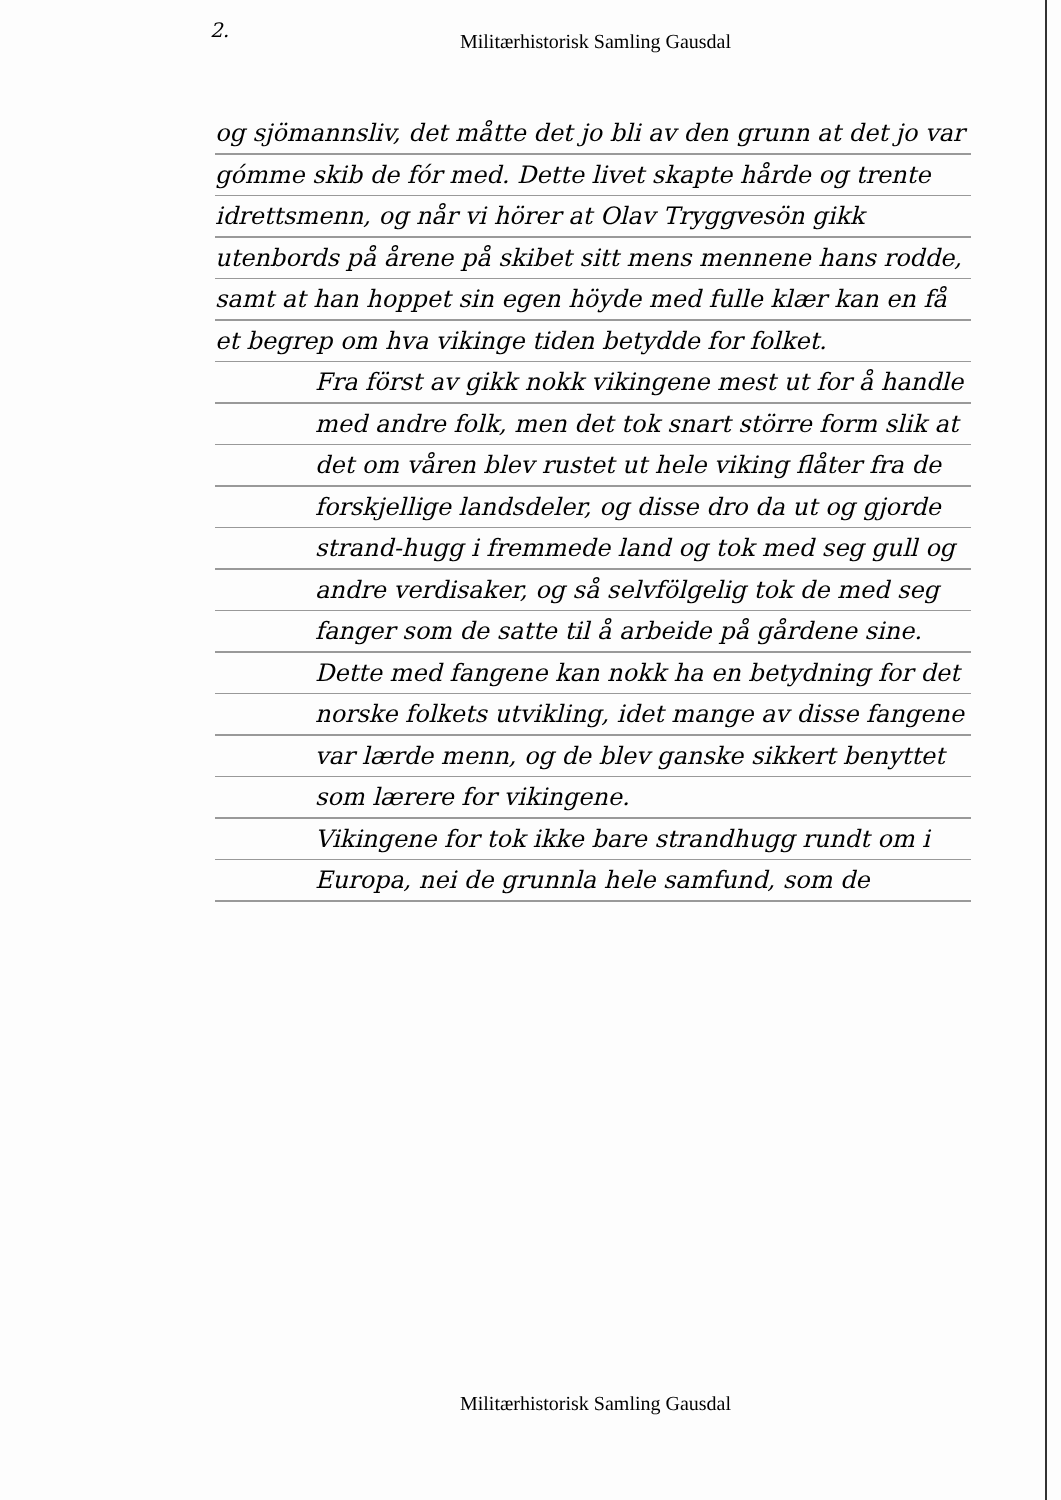2.
Militærhistorisk Samling Gausdal
og sjömannsliv, det måtte det jo bli av den grunn at det jo var gómme skib de fór med. Dette livet skapte hårde og trente idrettsmenn, og når vi hörer at Olav Tryggvesön gikk utenbords på årene på skibet sitt mens mennene hans rodde, samt at han hoppet sin egen höyde med fulle klær kan en få et begrep om hva vikinge tiden betydde for folket.
Fra först av gikk nokk vikingene mest ut for å handle med andre folk, men det tok snart större form slik at det om våren blev rustet ut hele viking flåter fra de forskjellige landsdeler, og disse dro da ut og gjorde strand-hugg i fremmede land og tok med seg gull og andre verdisaker, og så selvfölgelig tok de med seg fanger som de satte til å arbeide på gårdene sine. Dette med fangene kan nokk ha en betydning for det norske folkets utvikling, idet mange av disse fangene var lærde menn, og de blev ganske sikkert benyttet som lærere for vikingene.
Vikingene for tok ikke bare strandhugg rundt om i Europa, nei de grunnla hele samfund, som de
Militærhistorisk Samling Gausdal